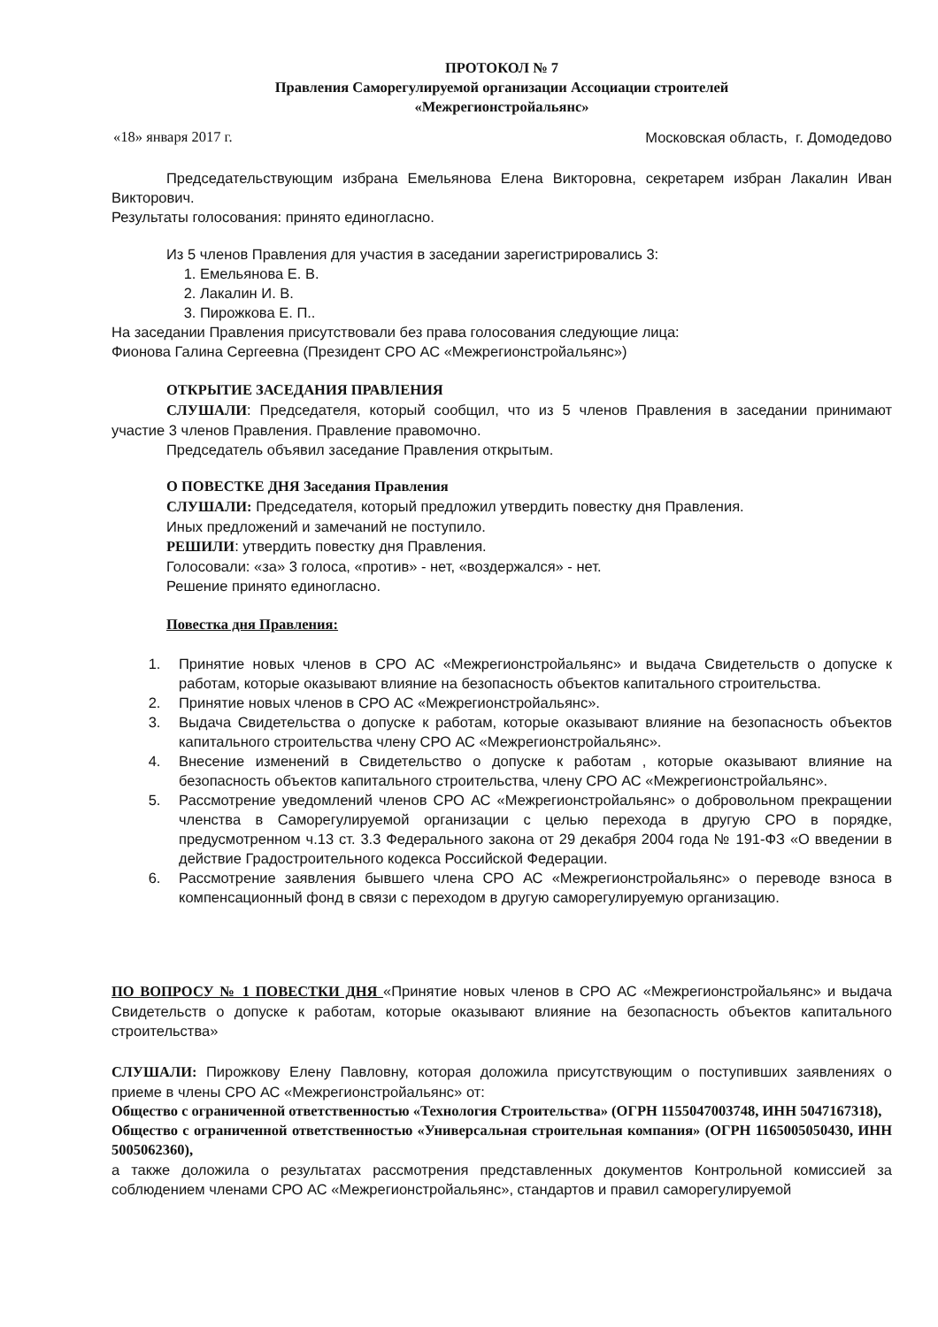ПРОТОКОЛ № 7
Правления Саморегулируемой организации Ассоциации строителей
«Межрегионстройальянс»
«18» января 2017 г. Московская область, г. Домодедово
Председательствующим избрана Емельянова Елена Викторовна, секретарем избран Лакалин Иван Викторович.
Результаты голосования: принято единогласно.
Из 5 членов Правления для участия в заседании зарегистрировались 3:
1. Емельянова Е. В.
2. Лакалин И. В.
3. Пирожкова Е. П..
На заседании Правления присутствовали без права голосования следующие лица:
Фионова Галина Сергеевна (Президент СРО АС «Межрегионстройальянс»)
ОТКРЫТИЕ ЗАСЕДАНИЯ ПРАВЛЕНИЯ
СЛУШАЛИ: Председателя, который сообщил, что из 5 членов Правления в заседании принимают участие 3 членов Правления. Правление правомочно.
Председатель объявил заседание Правления открытым.
О ПОВЕСТКЕ ДНЯ Заседания Правления
СЛУШАЛИ: Председателя, который предложил утвердить повестку дня Правления.
Иных предложений и замечаний не поступило.
РЕШИЛИ: утвердить повестку дня Правления.
Голосовали: «за» 3 голоса, «против» - нет, «воздержался» - нет.
Решение принято единогласно.
Повестка дня Правления:
1. Принятие новых членов в СРО АС «Межрегионстройальянс» и выдача Свидетельств о допуске к работам, которые оказывают влияние на безопасность объектов капитального строительства.
2. Принятие новых членов в СРО АС «Межрегионстройальянс».
3. Выдача Свидетельства о допуске к работам, которые оказывают влияние на безопасность объектов капитального строительства члену СРО АС «Межрегионстройальянс».
4. Внесение изменений в Свидетельство о допуске к работам , которые оказывают влияние на безопасность объектов капитального строительства, члену СРО АС «Межрегионстройальянс».
5. Рассмотрение уведомлений членов СРО АС «Межрегионстройальянс» о добровольном прекращении членства в Саморегулируемой организации с целью перехода в другую СРО в порядке, предусмотренном ч.13 ст. 3.3 Федерального закона от 29 декабря 2004 года № 191-ФЗ «О введении в действие Градостроительного кодекса Российской Федерации.
6. Рассмотрение заявления бывшего члена СРО АС «Межрегионстройальянс» о переводе взноса в компенсационный фонд в связи с переходом в другую саморегулируемую организацию.
ПО ВОПРОСУ № 1 ПОВЕСТКИ ДНЯ «Принятие новых членов в СРО АС «Межрегионстройальянс» и выдача Свидетельств о допуске к работам, которые оказывают влияние на безопасность объектов капитального строительства»
СЛУШАЛИ: Пирожкову Елену Павловну, которая доложила присутствующим о поступивших заявлениях о приеме в члены СРО АС «Межрегионстройальянс» от:
Общество с ограниченной ответственностью «Технология Строительства» (ОГРН 1155047003748, ИНН 5047167318),
Общество с ограниченной ответственностью «Универсальная строительная компания» (ОГРН 1165005050430, ИНН 5005062360),
а также доложила о результатах рассмотрения представленных документов Контрольной комиссией за соблюдением членами СРО АС «Межрегионстройальянс», стандартов и правил саморегулируемой